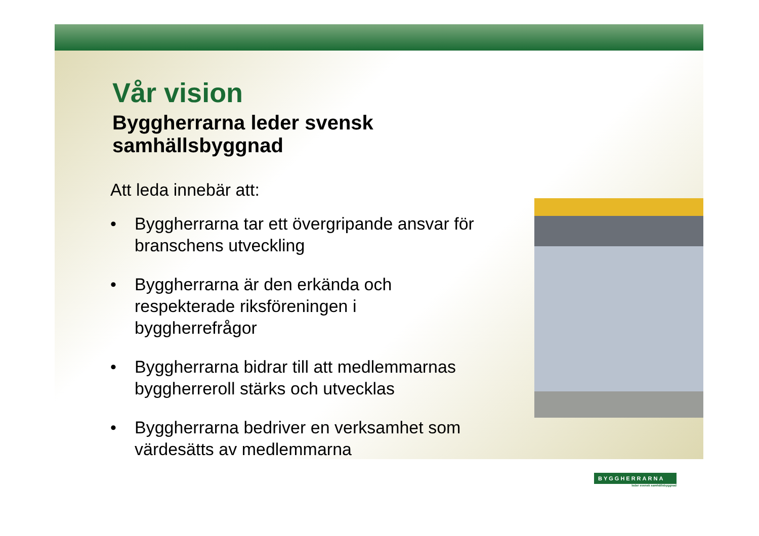Vår vision
Byggherrarna leder svensk samhällsbyggnad
Att leda innebär att:
• Byggherrarna tar ett övergripande ansvar för branschens utveckling
• Byggherrarna är den erkända och respekterade riksföreningen i byggherrefrågor
• Byggherrarna bidrar till att medlemmarnas byggherreroll stärks och utvecklas
• Byggherrarna bedriver en verksamhet som värdesätts av medlemmarna
BYGGHERRARNA
leder svensk samhällsbyggnad